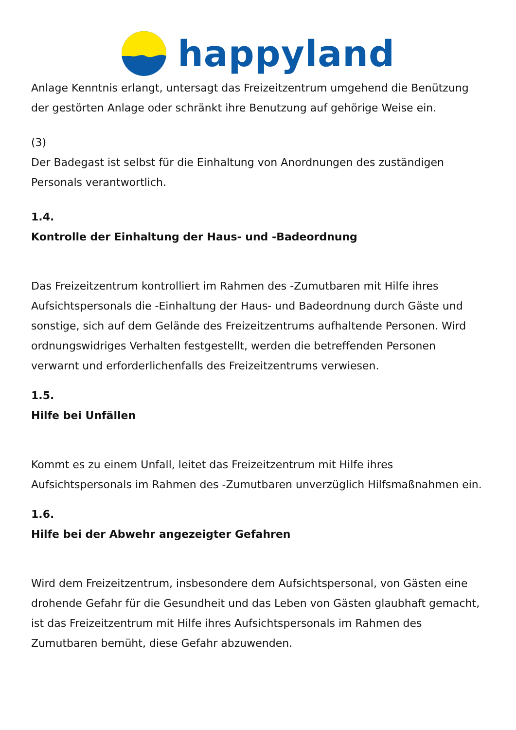happyland
Anlage Kenntnis erlangt, untersagt das Freizeitzentrum umgehend die Benützung der gestörten Anlage oder schränkt ihre Benutzung auf gehörige Weise ein.
(3)
Der Badegast ist selbst für die Einhaltung von Anordnungen des zuständigen Personals verantwortlich.
1.4.
Kontrolle der Einhaltung der Haus- und -Badeordnung
Das Freizeitzentrum kontrolliert im Rahmen des -Zumutbaren mit Hilfe ihres Aufsichtspersonals die -Einhaltung der Haus- und Badeordnung durch Gäste und sonstige, sich auf dem Gelände des Freizeitzentrums aufhaltende Personen. Wird ordnungswidriges Verhalten festgestellt, werden die betreffenden Personen verwarnt und erforderlichenfalls des Freizeitzentrums verwiesen.
1.5.
Hilfe bei Unfällen
Kommt es zu einem Unfall, leitet das Freizeitzentrum mit Hilfe ihres Aufsichtspersonals im Rahmen des -Zumutbaren unverzüglich Hilfsmaßnahmen ein.
1.6.
Hilfe bei der Abwehr angezeigter Gefahren
Wird dem Freizeitzentrum, insbesondere dem Aufsichtspersonal, von Gästen eine drohende Gefahr für die Gesundheit und das Leben von Gästen glaubhaft gemacht, ist das Freizeitzentrum mit Hilfe ihres Aufsichtspersonals im Rahmen des Zumutbaren bemüht, diese Gefahr abzuwenden.